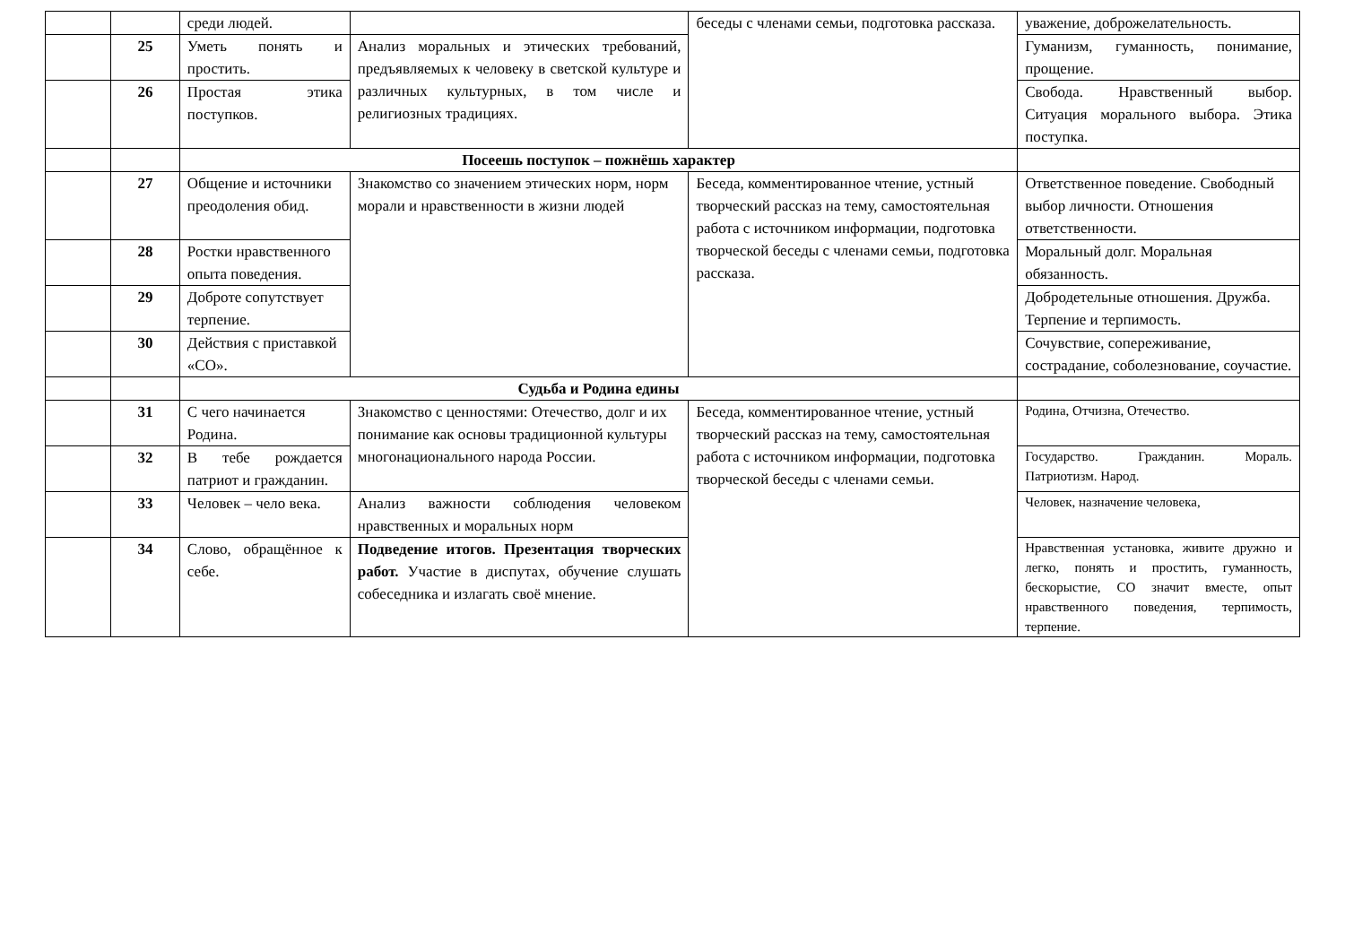| | | среди людей. | | беседы с членами семьи, подготовка рассказа. | уважение, доброжелательность. |
| | 25 | Уметь понять и простить. | Анализ моральных и этических требований, предъявляемых к человеку в светской культуре и различных культурных, в том числе и религиозных традициях. | | Гуманизм, гуманность, понимание, прощение. |
| | 26 | Простая этика поступков. | | | Свобода. Нравственный выбор. Ситуация морального выбора. Этика поступка. |
| | | Посеешь поступок – пожнёшь характер | | | |
| | 27 | Общение и источники преодоления обид. | Знакомство со значением этических норм, норм морали и нравственности в жизни людей | Беседа, комментированное чтение, устный творческий рассказ на тему, самостоятельная работа с источником информации, подготовка творческой беседы с членами семьи, подготовка рассказа. | Ответственное поведение. Свободный выбор личности. Отношения ответственности. |
| | 28 | Ростки нравственного опыта поведения. | | | Моральный долг. Моральная обязанность. |
| | 29 | Доброте сопутствует терпение. | | | Добродетельные отношения. Дружба. Терпение и терпимость. |
| | 30 | Действия с приставкой «СО». | | | Сочувствие, сопереживание, сострадание, соболезнование, соучастие. |
| | | Судьба и Родина едины | | | |
| | 31 | С чего начинается Родина. | Знакомство с ценностями: Отечество, долг и их понимание как основы традиционной культуры многонационального народа России. | Беседа, комментированное чтение, устный творческий рассказ на тему, самостоятельная работа с источником информации, подготовка творческой беседы с членами семьи. | Родина, Отчизна, Отечество. |
| | 32 | В тебе рождается патриот и гражданин. | | | Государство. Гражданин. Мораль. Патриотизм. Народ. |
| | 33 | Человек – чело века. | Анализ важности соблюдения человеком нравственных и моральных норм | | Человек, назначение человека, |
| | 34 | Слово, обращённое к себе. | Подведение итогов. Презентация творческих работ. Участие в диспутах, обучение слушать собеседника и излагать своё мнение. | | Нравственная установка, живите дружно и легко, понять и простить, гуманность, бескорыстие, СО значит вместе, опыт нравственного поведения, терпимость, терпение. |